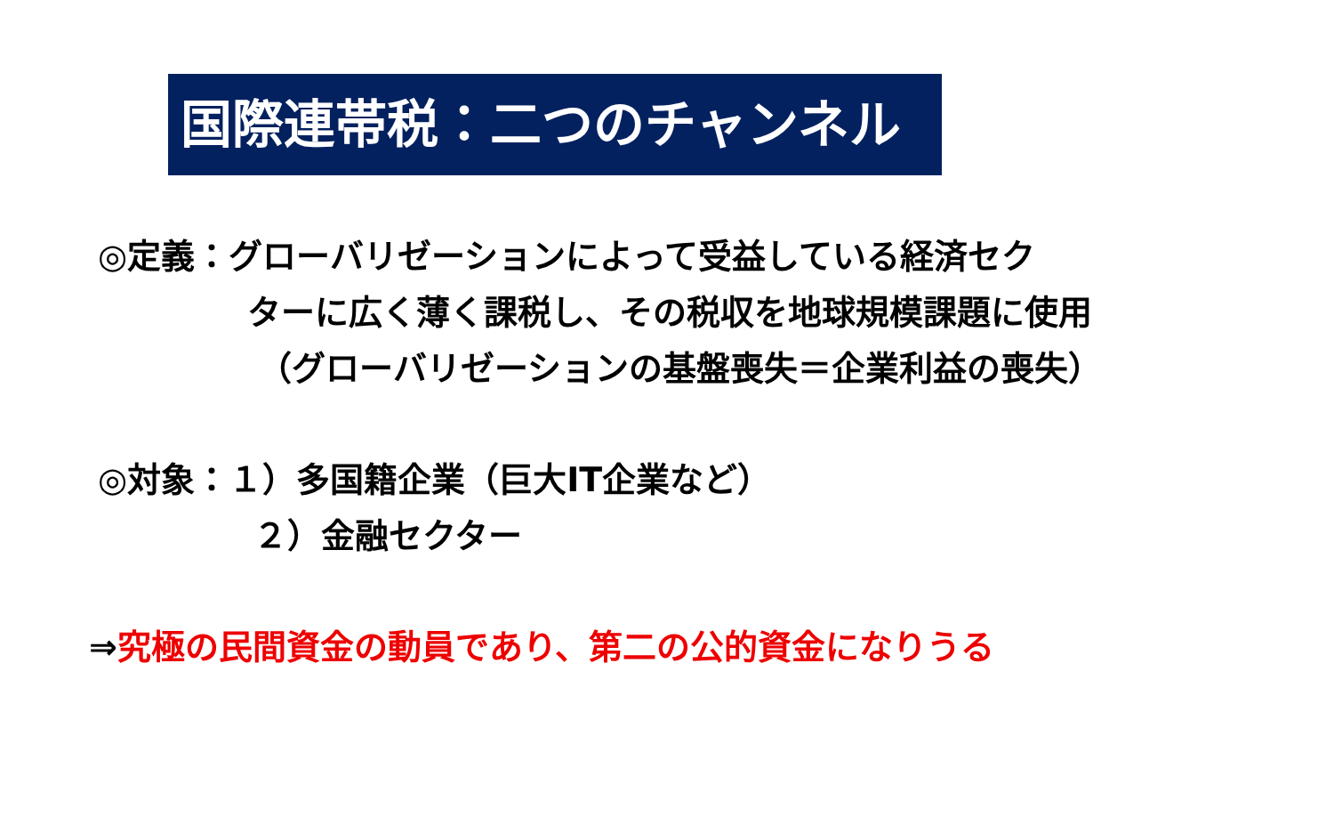国際連帯税：二つのチャンネル
◎定義：グローバリゼーションによって受益している経済セク
ターに広く薄く課税し、その税収を地球規模課題に使用
（グローバリゼーションの基盤喪失＝企業利益の喪失）
◎対象：１）多国籍企業（巨大IT企業など）
２）金融セクター
⇒究極の民間資金の動員であり、第二の公的資金になりうる